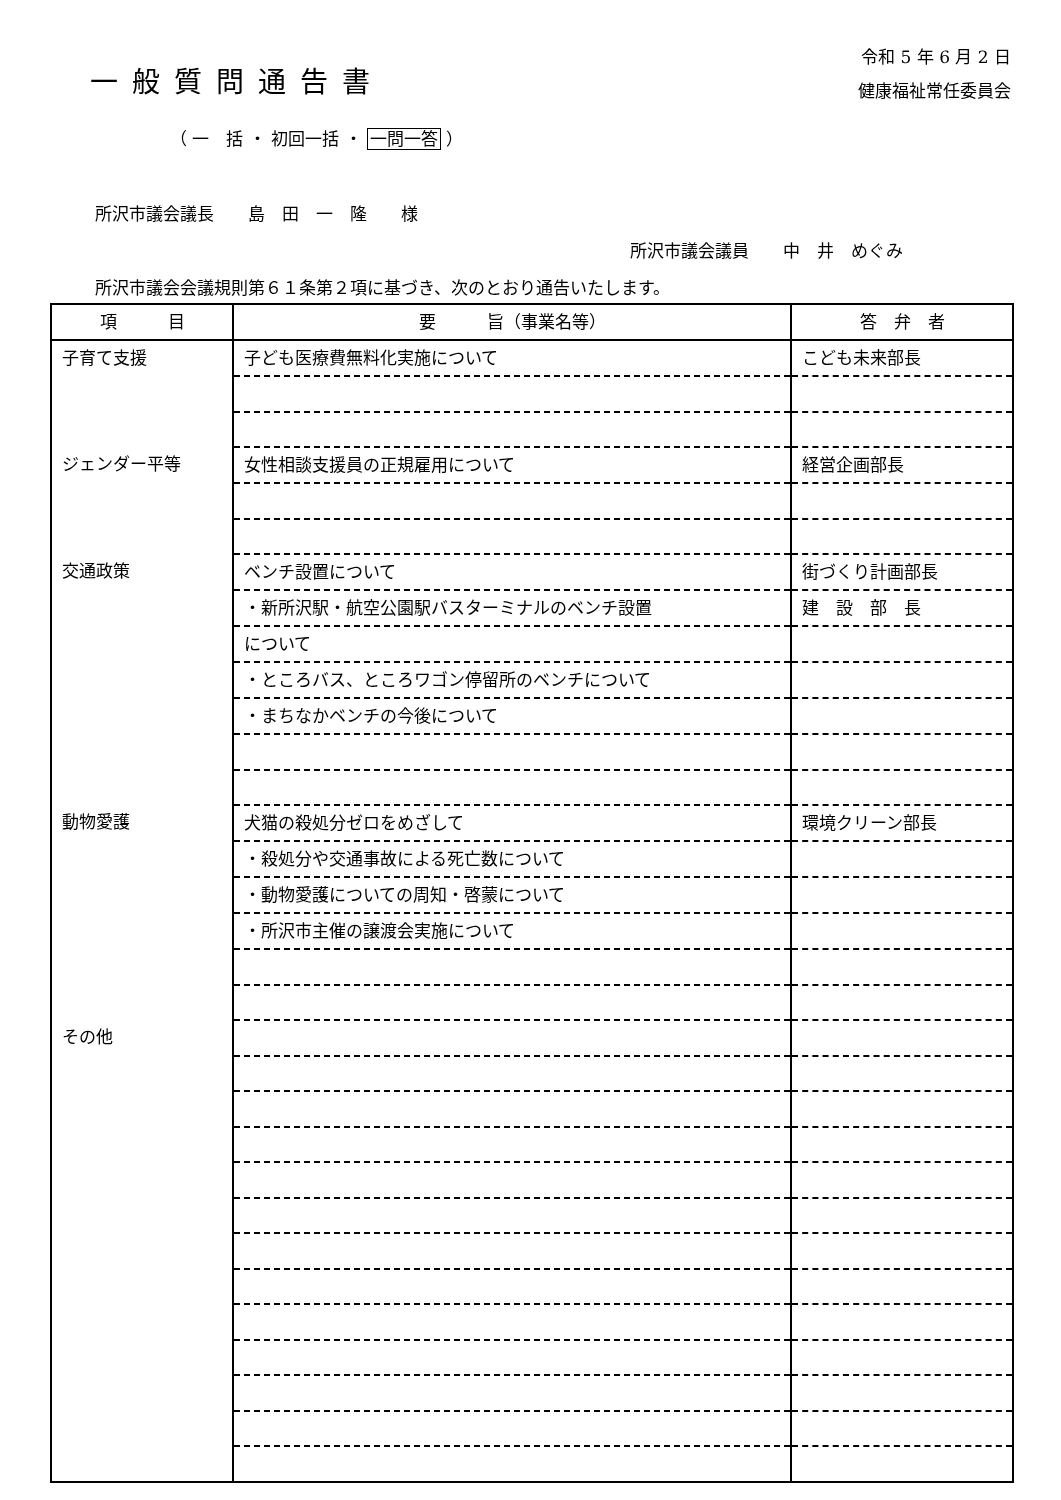一般質問通告書
令和 5 年 6 月 2 日
健康福祉常任委員会
（ 一　括 ・ 初回一括 ・ 一問一答 ）
所沢市議会議長　　島　田　一　隆　　様
所沢市議会議員　　中　井　めぐみ
所沢市議会会議規則第６１条第２項に基づき、次のとおり通告いたします。
| 項 目 | 要 旨（事業名等） | 答 弁 者 |
| --- | --- | --- |
| 子育て支援 | 子ども医療費無料化実施について | こども未来部長 |
| ジェンダー平等 | 女性相談支援員の正規雇用について | 経営企画部長 |
| 交通政策 | ベンチ設置について | 街づくり計画部長 |
| | ・新所沢駅・航空公園駅バスターミナルのベンチ設置 | 建 設 部 長 |
| | について | |
| | ・ところバス、ところワゴン停留所のベンチについて | |
| | ・まちなかベンチの今後について | |
| 動物愛護 | 犬猫の殺処分ゼロをめざして | 環境クリーン部長 |
| | ・殺処分や交通事故による死亡数について | |
| | ・動物愛護についての周知・啓蒙について | |
| | ・所沢市主催の譲渡会実施について | |
| その他 | | |